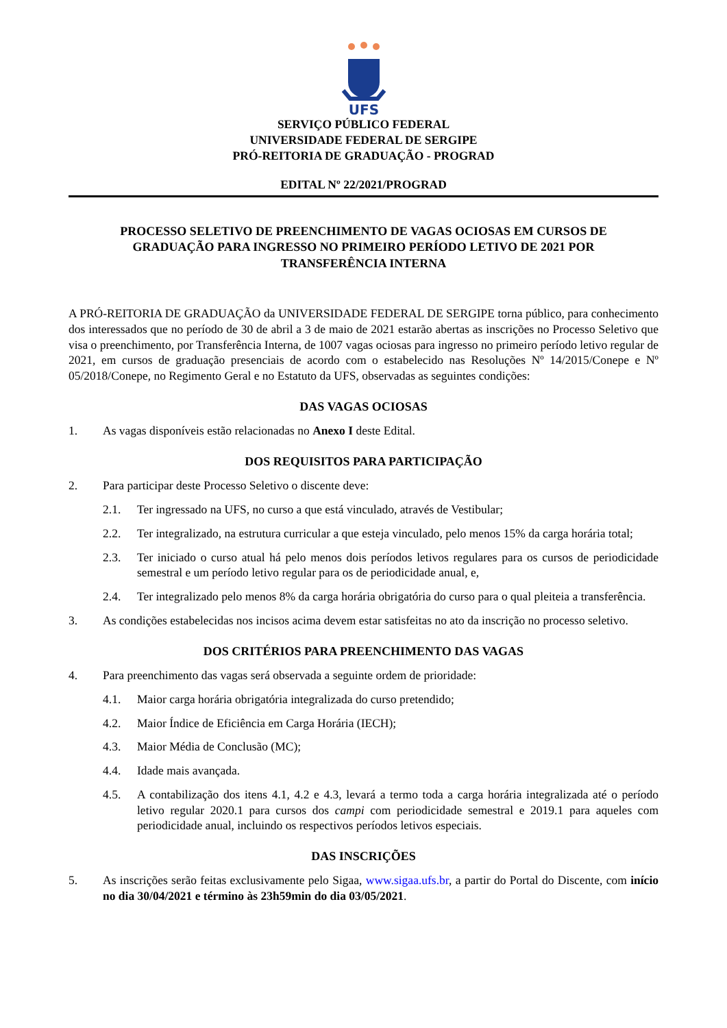UFS
SERVIÇO PÚBLICO FEDERAL
UNIVERSIDADE FEDERAL DE SERGIPE
PRÓ-REITORIA DE GRADUAÇÃO - PROGRAD
EDITAL Nº 22/2021/PROGRAD
PROCESSO SELETIVO DE PREENCHIMENTO DE VAGAS OCIOSAS EM CURSOS DE GRADUAÇÃO PARA INGRESSO NO PRIMEIRO PERÍODO LETIVO DE 2021 POR TRANSFERÊNCIA INTERNA
A PRÓ-REITORIA DE GRADUAÇÃO da UNIVERSIDADE FEDERAL DE SERGIPE torna público, para conhecimento dos interessados que no período de 30 de abril a 3 de maio de 2021 estarão abertas as inscrições no Processo Seletivo que visa o preenchimento, por Transferência Interna, de 1007 vagas ociosas para ingresso no primeiro período letivo regular de 2021, em cursos de graduação presenciais de acordo com o estabelecido nas Resoluções Nº 14/2015/Conepe e Nº 05/2018/Conepe, no Regimento Geral e no Estatuto da UFS, observadas as seguintes condições:
DAS VAGAS OCIOSAS
1. As vagas disponíveis estão relacionadas no Anexo I deste Edital.
DOS REQUISITOS PARA PARTICIPAÇÃO
2. Para participar deste Processo Seletivo o discente deve:
2.1. Ter ingressado na UFS, no curso a que está vinculado, através de Vestibular;
2.2. Ter integralizado, na estrutura curricular a que esteja vinculado, pelo menos 15% da carga horária total;
2.3. Ter iniciado o curso atual há pelo menos dois períodos letivos regulares para os cursos de periodicidade semestral e um período letivo regular para os de periodicidade anual, e,
2.4. Ter integralizado pelo menos 8% da carga horária obrigatória do curso para o qual pleiteia a transferência.
3. As condições estabelecidas nos incisos acima devem estar satisfeitas no ato da inscrição no processo seletivo.
DOS CRITÉRIOS PARA PREENCHIMENTO DAS VAGAS
4. Para preenchimento das vagas será observada a seguinte ordem de prioridade:
4.1. Maior carga horária obrigatória integralizada do curso pretendido;
4.2. Maior Índice de Eficiência em Carga Horária (IECH);
4.3. Maior Média de Conclusão (MC);
4.4. Idade mais avançada.
4.5. A contabilização dos itens 4.1, 4.2 e 4.3, levará a termo toda a carga horária integralizada até o período letivo regular 2020.1 para cursos dos campi com periodicidade semestral e 2019.1 para aqueles com periodicidade anual, incluindo os respectivos períodos letivos especiais.
DAS INSCRIÇÕES
5. As inscrições serão feitas exclusivamente pelo Sigaa, www.sigaa.ufs.br, a partir do Portal do Discente, com início no dia 30/04/2021 e término às 23h59min do dia 03/05/2021.